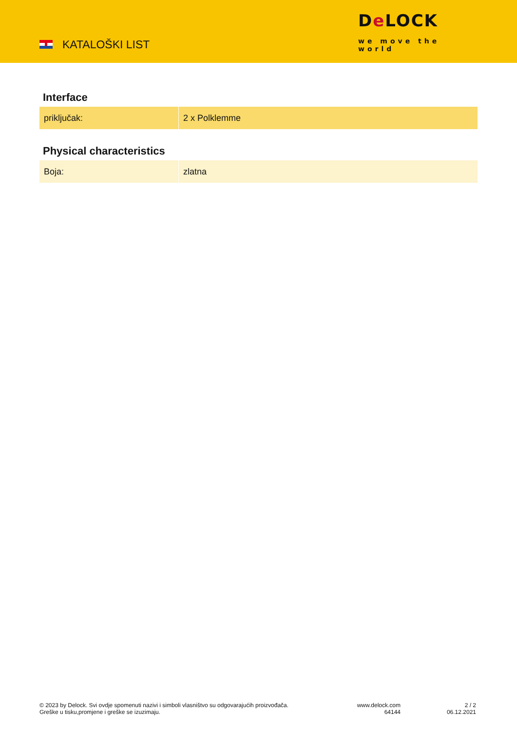KATALOŠKI LIST
De LOCK
we move the world
Interface
| priključak: | 2 x Polklemme |
Physical characteristics
| Boja: | zlatna |
© 2023 by Delock. Svi ovdje spomenuti nazivi i simboli vlasništvo su odgovarajućih proizvođača.
Greške u tisku,promjene i greške se izuzimaju.
www.delock.com
64144
2 / 2
06.12.2021